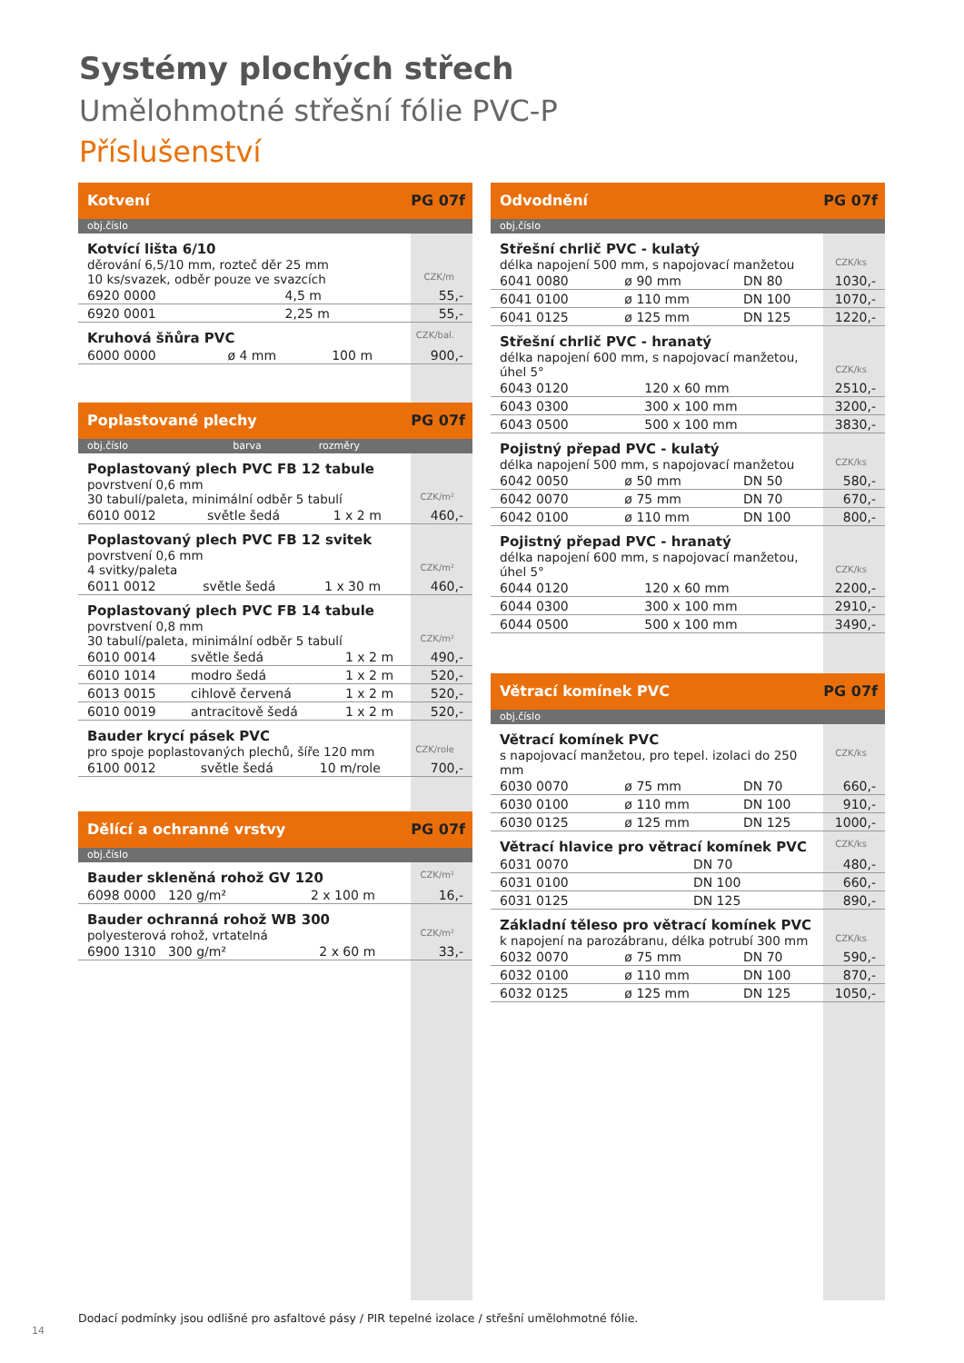Systémy plochých střech
Umělohmotné střešní fólie PVC-P
Příslušenství
Kotvení PG 07f
obj.číslo
Kotvící lišta 6/10
děrování 6,5/10 mm, rozteč děr 25 mm
10 ks/svazek, odběr pouze ve svazcích CZK/m
| 6920 0000 | 4,5 m | 55,- |
| 6920 0001 | 2,25 m | 55,- |
Kruhová šňůra PVC CZK/bal.
| 6000 0000 | ø 4 mm | 100 m | 900,- |
Poplastované plechy PG 07f
obj.číslo barva rozměry
Poplastovaný plech PVC FB 12 tabule
povrstvení 0,6 mm
30 tabulí/paleta, minimální odběr 5 tabulí CZK/m²
| 6010 0012 | světle šedá | 1 x 2 m | 460,- |
Poplastovaný plech PVC FB 12 svitek
povrstvení 0,6 mm
4 svitky/paleta CZK/m²
| 6011 0012 | světle šedá | 1 x 30 m | 460,- |
Poplastovaný plech PVC FB 14 tabule
povrstvení 0,8 mm
30 tabulí/paleta, minimální odběr 5 tabulí CZK/m²
| 6010 0014 | světle šedá | 1 x 2 m | 490,- |
| 6010 1014 | modro šedá | 1 x 2 m | 520,- |
| 6013 0015 | cihlově červená | 1 x 2 m | 520,- |
| 6010 0019 | antracitově šedá | 1 x 2 m | 520,- |
Bauder krycí pásek PVC
pro spoje poplastovaných plechů, šíře 120 mm CZK/role
| 6100 0012 | světle šedá | 10 m/role | 700,- |
Dělící a ochranné vrstvy PG 07f
obj.číslo
Bauder skleněná rohož GV 120 CZK/m²
| 6098 0000 120 g/m² | 2 x 100 m | 16,- |
Bauder ochranná rohož WB 300
polyesterová rohož, vrtatelná CZK/m²
| 6900 1310 300 g/m² | 2 x 60 m | 33,- |
Odvodnění PG 07f
obj.číslo
Střešní chrlič PVC - kulatý
délka napojení 500 mm, s napojovací manžetou CZK/ks
| 6041 0080 | ø 90 mm | DN 80 | 1030,- |
| 6041 0100 | ø 110 mm | DN 100 | 1070,- |
| 6041 0125 | ø 125 mm | DN 125 | 1220,- |
Střešní chrlič PVC - hranatý
délka napojení 600 mm, s napojovací manžetou,
úhel 5° CZK/ks
| 6043 0120 | 120 x 60 mm | 2510,- |
| 6043 0300 | 300 x 100 mm | 3200,- |
| 6043 0500 | 500 x 100 mm | 3830,- |
Pojistný přepad PVC - kulatý
délka napojení 500 mm, s napojovací manžetou CZK/ks
| 6042 0050 | ø 50 mm | DN 50 | 580,- |
| 6042 0070 | ø 75 mm | DN 70 | 670,- |
| 6042 0100 | ø 110 mm | DN 100 | 800,- |
Pojistný přepad PVC - hranatý
délka napojení 600 mm, s napojovací manžetou,
úhel 5° CZK/ks
| 6044 0120 | 120 x 60 mm | 2200,- |
| 6044 0300 | 300 x 100 mm | 2910,- |
| 6044 0500 | 500 x 100 mm | 3490,- |
Větrací komínek PVC PG 07f
obj.číslo
Větrací komínek PVC
s napojovací manžetou, pro tepel. izolaci do 250 mm CZK/ks
| 6030 0070 | ø 75 mm | DN 70 | 660,- |
| 6030 0100 | ø 110 mm | DN 100 | 910,- |
| 6030 0125 | ø 125 mm | DN 125 | 1000,- |
Větrací hlavice pro větrací komínek PVC CZK/ks
| 6031 0070 | DN 70 | 480,- |
| 6031 0100 | DN 100 | 660,- |
| 6031 0125 | DN 125 | 890,- |
Základní těleso pro větrací komínek PVC
k napojení na parozábranu, délka potrubí 300 mm CZK/ks
| 6032 0070 | ø 75 mm | DN 70 | 590,- |
| 6032 0100 | ø 110 mm | DN 100 | 870,- |
| 6032 0125 | ø 125 mm | DN 125 | 1050,- |
Dodací podmínky jsou odlišné pro asfaltové pásy / PIR tepelné izolace / střešní umělohmotné fólie.
14